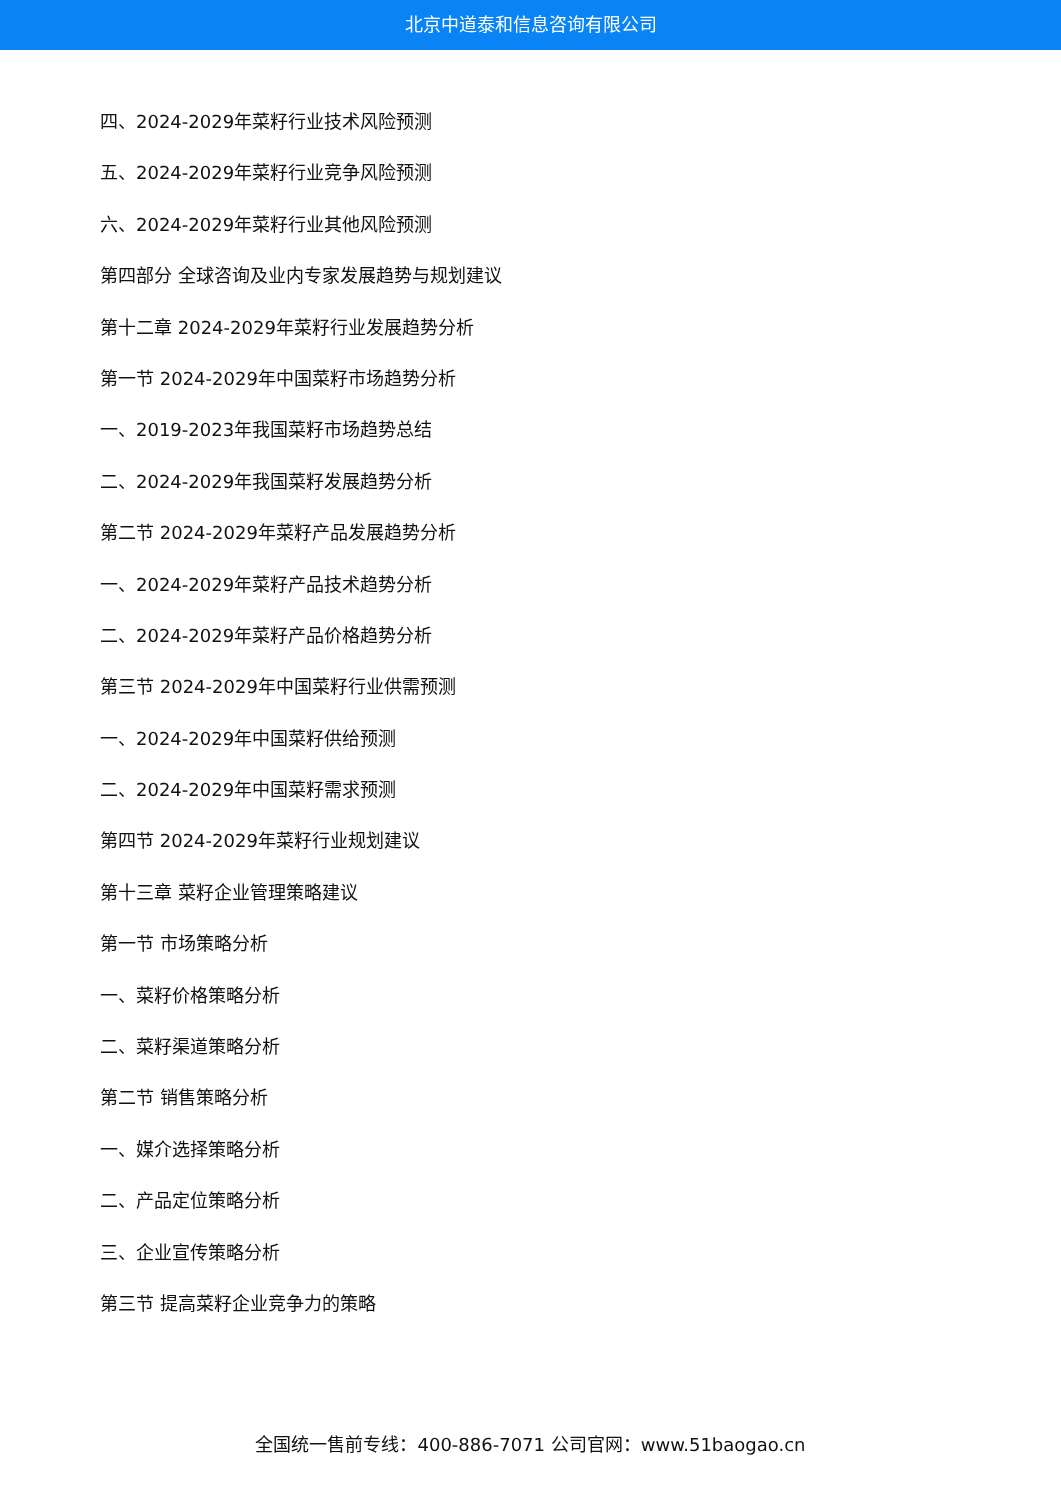北京中道泰和信息咨询有限公司
四、2024-2029年菜籽行业技术风险预测
五、2024-2029年菜籽行业竞争风险预测
六、2024-2029年菜籽行业其他风险预测
第四部分 全球咨询及业内专家发展趋势与规划建议
第十二章 2024-2029年菜籽行业发展趋势分析
第一节 2024-2029年中国菜籽市场趋势分析
一、2019-2023年我国菜籽市场趋势总结
二、2024-2029年我国菜籽发展趋势分析
第二节 2024-2029年菜籽产品发展趋势分析
一、2024-2029年菜籽产品技术趋势分析
二、2024-2029年菜籽产品价格趋势分析
第三节 2024-2029年中国菜籽行业供需预测
一、2024-2029年中国菜籽供给预测
二、2024-2029年中国菜籽需求预测
第四节 2024-2029年菜籽行业规划建议
第十三章 菜籽企业管理策略建议
第一节 市场策略分析
一、菜籽价格策略分析
二、菜籽渠道策略分析
第二节 销售策略分析
一、媒介选择策略分析
二、产品定位策略分析
三、企业宣传策略分析
第三节 提高菜籽企业竞争力的策略
全国统一售前专线：400-886-7071 公司官网：www.51baogao.cn